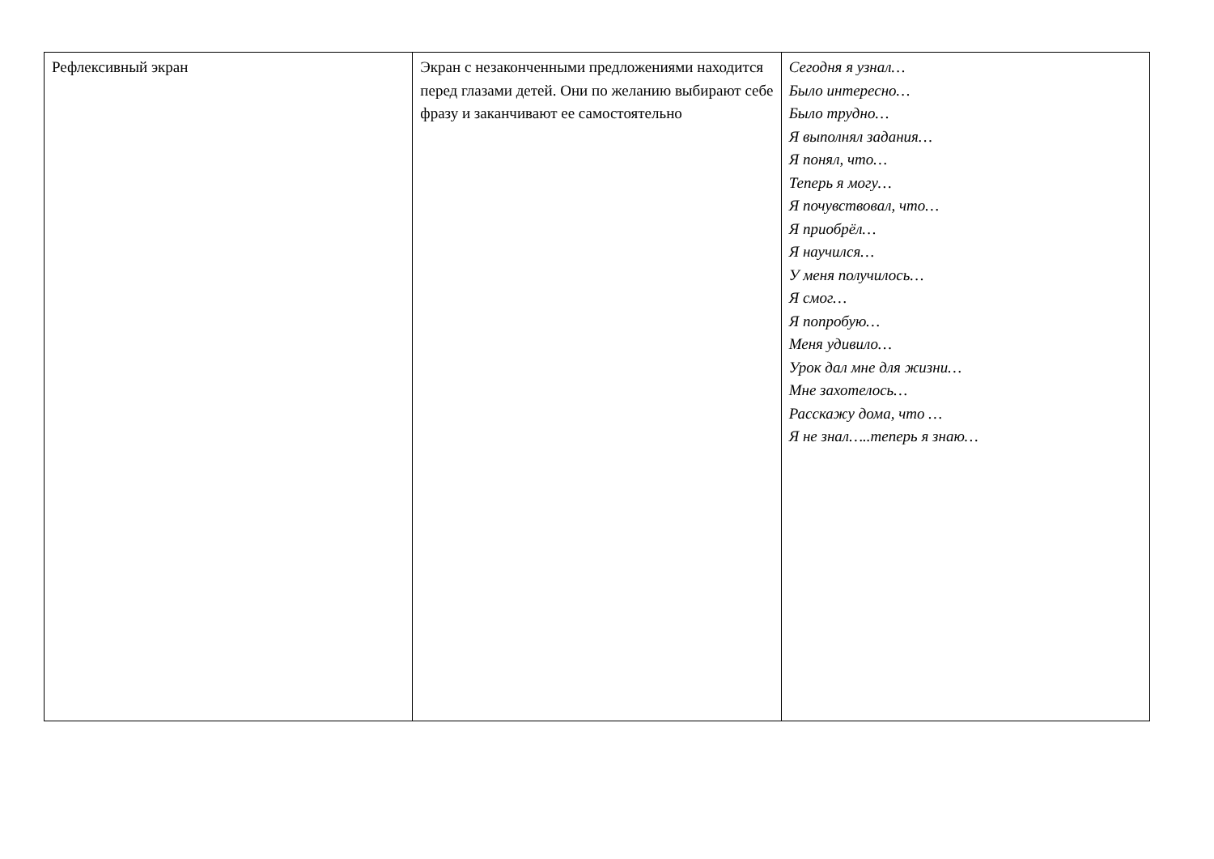| Рефлексивный экран | Экран с незаконченными предложениями находится перед глазами детей. Они по желанию выбирают себе фразу и заканчивают ее самостоятельно | Сегодня я узнал… Было интересно… Было трудно… Я выполнял задания… Я понял, что… Теперь я могу… Я почувствовал, что… Я приобрёл… Я научился… У меня получилось… Я смог… Я попробую… Меня удивило… Урок дал мне для жизни… Мне захотелось… Расскажу дома, что … Я не знал…..теперь я знаю… |